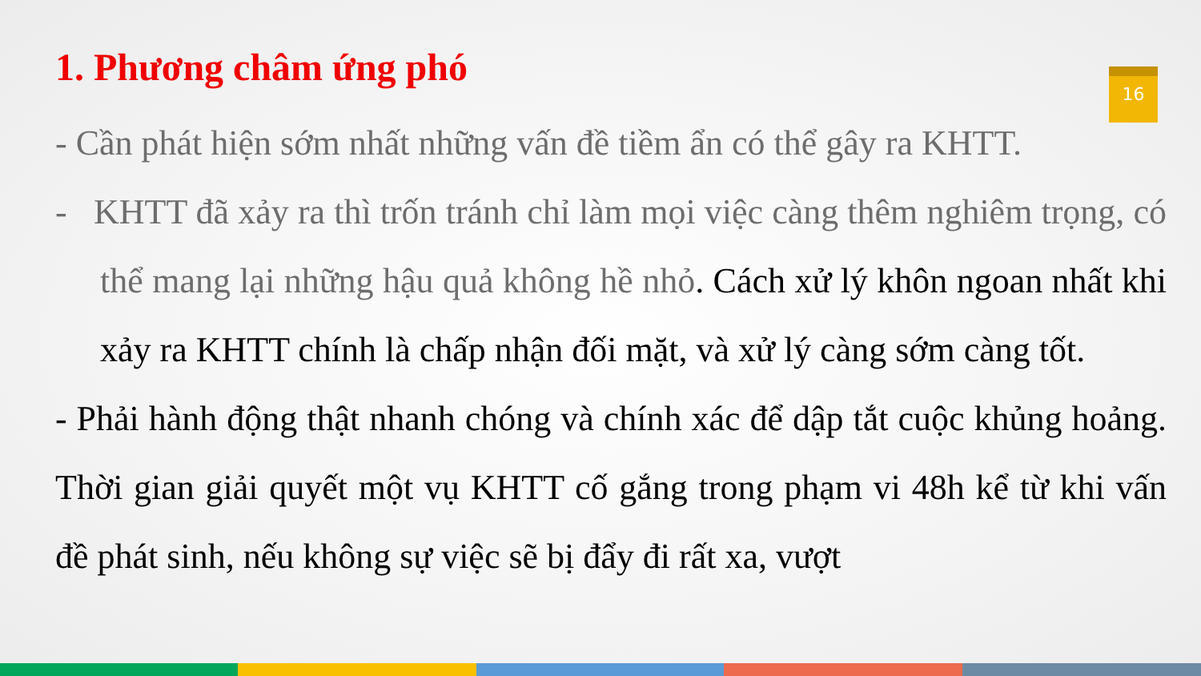16
1. Phương châm ứng phó
- Cần phát hiện sớm nhất những vấn đề tiềm ẩn có thể gây ra KHTT.
- KHTT đã xảy ra thì trốn tránh chỉ làm mọi việc càng thêm nghiêm trọng, có thể mang lại những hậu quả không hề nhỏ. Cách xử lý khôn ngoan nhất khi xảy ra KHTT chính là chấp nhận đối mặt, và xử lý càng sớm càng tốt.
- Phải hành động thật nhanh chóng và chính xác để dập tắt cuộc khủng hoảng. Thời gian giải quyết một vụ KHTT cố gắng trong phạm vi 48h kể từ khi vấn đề phát sinh, nếu không sự việc sẽ bị đẩy đi rất xa, vượt